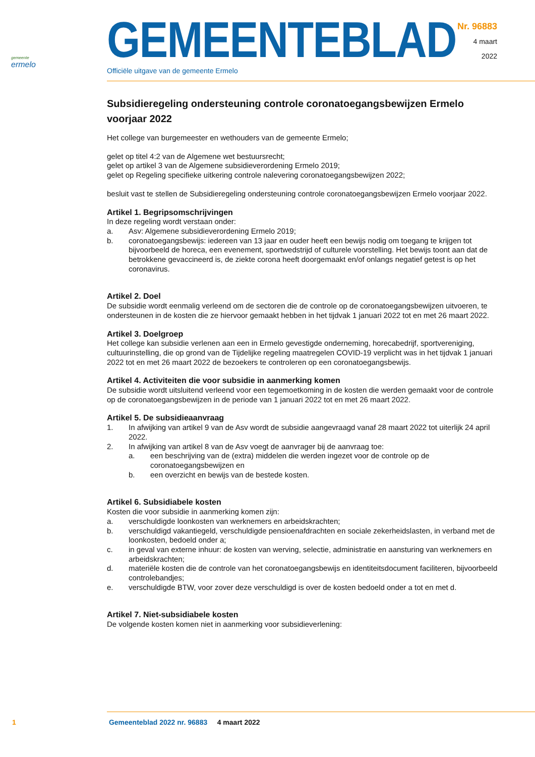gemeente
ermelo
GEMEENTEBLAD
Officiële uitgave van de gemeente Ermelo
Nr. 96883
4 maart
2022
Subsidieregeling ondersteuning controle coronatoegangsbewijzen Ermelo voorjaar 2022
Het college van burgemeester en wethouders van de gemeente Ermelo;
gelet op titel 4:2 van de Algemene wet bestuursrecht;
gelet op artikel 3 van de Algemene subsidieverordening Ermelo 2019;
gelet op Regeling specifieke uitkering controle nalevering coronatoegangsbewijzen 2022;
besluit vast te stellen de Subsidieregeling ondersteuning controle coronatoegangsbewijzen Ermelo voorjaar 2022.
Artikel 1. Begripsomschrijvingen
In deze regeling wordt verstaan onder:
a. Asv: Algemene subsidieverordening Ermelo 2019;
b. coronatoegangsbewijs: iedereen van 13 jaar en ouder heeft een bewijs nodig om toegang te krijgen tot bijvoorbeeld de horeca, een evenement, sportwedstrijd of culturele voorstelling. Het bewijs toont aan dat de betrokkene gevaccineerd is, de ziekte corona heeft doorgemaakt en/of onlangs negatief getest is op het coronavirus.
Artikel 2. Doel
De subsidie wordt eenmalig verleend om de sectoren die de controle op de coronatoegangsbewijzen uitvoeren, te ondersteunen in de kosten die ze hiervoor gemaakt hebben in het tijdvak 1 januari 2022 tot en met 26 maart 2022.
Artikel 3. Doelgroep
Het college kan subsidie verlenen aan een in Ermelo gevestigde onderneming, horecabedrijf, sportvereniging, cultuurinstelling, die op grond van de Tijdelijke regeling maatregelen COVID-19 verplicht was in het tijdvak 1 januari 2022 tot en met 26 maart 2022 de bezoekers te controleren op een coronatoegangsbewijs.
Artikel 4. Activiteiten die voor subsidie in aanmerking komen
De subsidie wordt uitsluitend verleend voor een tegemoetkoming in de kosten die werden gemaakt voor de controle op de coronatoegangsbewijzen in de periode van 1 januari 2022 tot en met 26 maart 2022.
Artikel 5. De subsidieaanvraag
1. In afwijking van artikel 9 van de Asv wordt de subsidie aangevraagd vanaf 28 maart 2022 tot uiterlijk 24 april 2022.
2. In afwijking van artikel 8 van de Asv voegt de aanvrager bij de aanvraag toe:
a. een beschrijving van de (extra) middelen die werden ingezet voor de controle op de coronatoegangsbewijzen en
b. een overzicht en bewijs van de bestede kosten.
Artikel 6. Subsidiabele kosten
Kosten die voor subsidie in aanmerking komen zijn:
a. verschuldigde loonkosten van werknemers en arbeidskrachten;
b. verschuldigd vakantiegeld, verschuldigde pensioenafdrachten en sociale zekerheidslasten, in verband met de loonkosten, bedoeld onder a;
c. in geval van externe inhuur: de kosten van werving, selectie, administratie en aansturing van werknemers en arbeidskrachten;
d. materiële kosten die de controle van het coronatoegangsbewijs en identiteitsdocument faciliteren, bijvoorbeeld controlebandjes;
e. verschuldigde BTW, voor zover deze verschuldigd is over de kosten bedoeld onder a tot en met d.
Artikel 7. Niet-subsidiabele kosten
De volgende kosten komen niet in aanmerking voor subsidieverlening:
1 Gemeenteblad 2022 nr. 96883 4 maart 2022